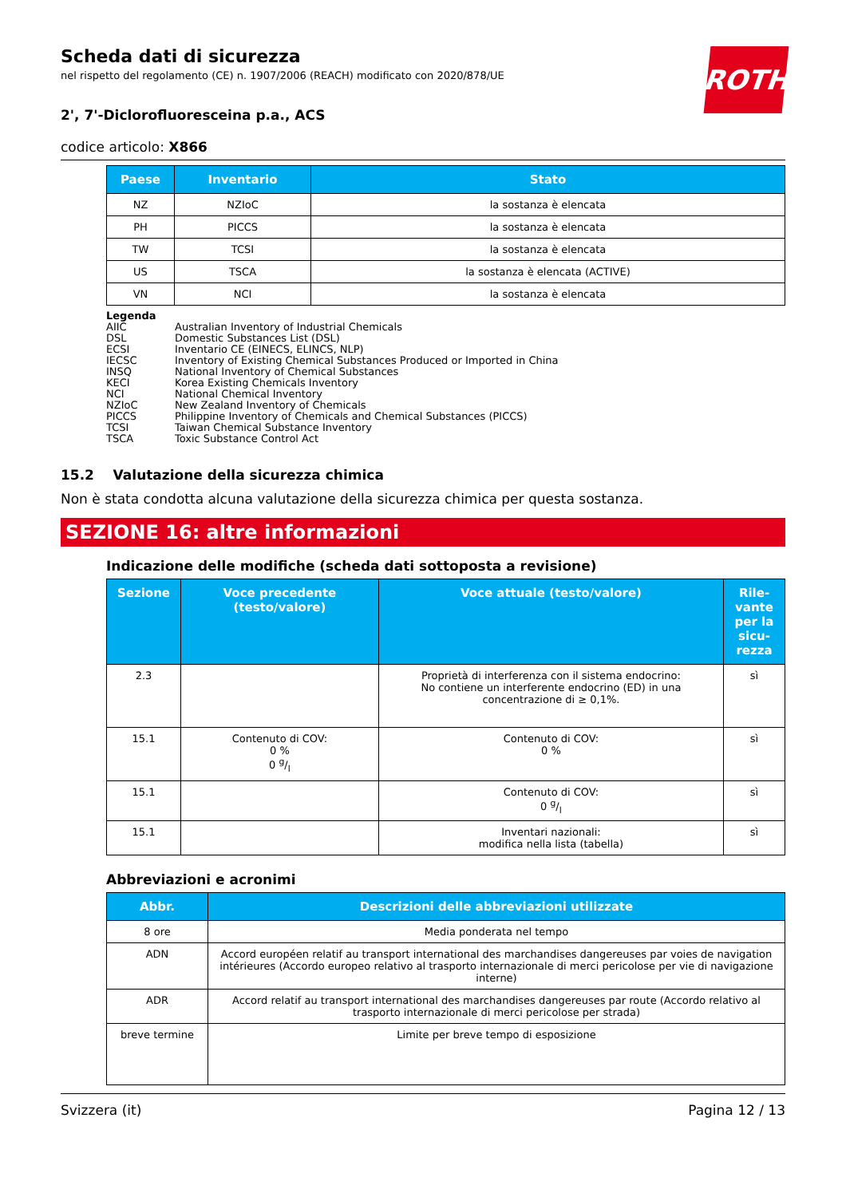ROTH
Scheda dati di sicurezza
nel rispetto del regolamento (CE) n. 1907/2006 (REACH) modificato con 2020/878/UE
2', 7'-Diclorofluoresceina p.a., ACS
codice articolo: X866
| Paese | Inventario | Stato |
| --- | --- | --- |
| NZ | NZIoC | la sostanza è elencata |
| PH | PICCS | la sostanza è elencata |
| TW | TCSI | la sostanza è elencata |
| US | TSCA | la sostanza è elencata (ACTIVE) |
| VN | NCI | la sostanza è elencata |
| Legenda | |
| AIIC | Australian Inventory of Industrial Chemicals |
| DSL | Domestic Substances List (DSL) |
| ECSI | Inventario CE (EINECS, ELINCS, NLP) |
| IECSC | Inventory of Existing Chemical Substances Produced or Imported in China |
| INSQ | National Inventory of Chemical Substances |
| KECI | Korea Existing Chemicals Inventory |
| NCI | National Chemical Inventory |
| NZIoC | New Zealand Inventory of Chemicals |
| PICCS | Philippine Inventory of Chemicals and Chemical Substances (PICCS) |
| TCSI | Taiwan Chemical Substance Inventory |
| TSCA | Toxic Substance Control Act |
15.2 Valutazione della sicurezza chimica
Non è stata condotta alcuna valutazione della sicurezza chimica per questa sostanza.
SEZIONE 16: altre informazioni
Indicazione delle modifiche (scheda dati sottoposta a revisione)
| Sezione | Voce precedente (testo/valore) | Voce attuale (testo/valore) | Rile-vante per la sicu-rezza |
| --- | --- | --- | --- |
| 2.3 | | Proprietà di interferenza con il sistema endocrino: No contiene un interferente endocrino (ED) in una concentrazione di ≥ 0,1%. | sì |
| 15.1 | Contenuto di COV: 0 % 0 g/l | Contenuto di COV: 0 % | sì |
| 15.1 | | Contenuto di COV: 0 g/l | sì |
| 15.1 | | Inventari nazionali: modifica nella lista (tabella) | sì |
Abbreviazioni e acronimi
| Abbr. | Descrizioni delle abbreviazioni utilizzate |
| --- | --- |
| 8 ore | Media ponderata nel tempo |
| ADN | Accord européen relatif au transport international des marchandises dangereuses par voies de navigation intérieures (Accordo europeo relativo al trasporto internazionale di merci pericolose per vie di navigazione interne) |
| ADR | Accord relatif au transport international des marchandises dangereuses par route (Accordo relativo al trasporto internazionale di merci pericolose per strada) |
| breve termine | Limite per breve tempo di esposizione |
Svizzera (it) Pagina 12 / 13